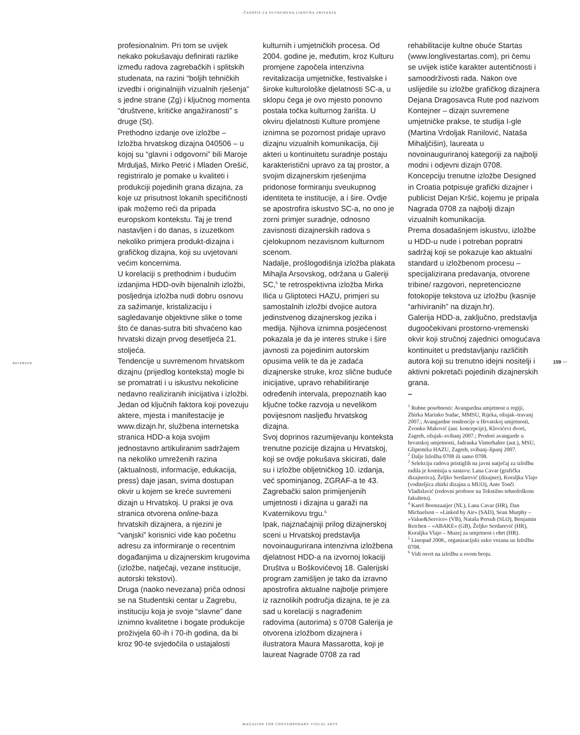ČASOPIS ZA SUVREMENA LIKOVNA ZBIVANJA
RECENZIJE
profesionalnim. Pri tom se uvijek nekako pokušavaju definirati razlike između radova zagrebačkih i splitskih studenata, na razini “boljih tehničkih izvedbi i originalnijih vizualnih rješenja” s jedne strane (Zg) i ključnog momenta “društvene, kritičke angažiranosti” s druge (St).
Prethodno izdanje ove izložbe – Izložba hrvatskog dizajna 040506 – u kojoj su “glavni i odgovorni” bili Maroje Mrduljaš, Mirko Petrić i Mladen Orešić, registriralo je pomake u kvaliteti i produkciji pojedinih grana dizajna, za koje uz prisutnost lokanih specifičnosti ipak možemo reći da pripada europskom kontekstu. Taj je trend nastavljen i do danas, s izuzetkom nekoliko primjera produkt-dizajna i grafičkog dizajna, koji su uvjetovani većim koncernima.
U korelaciji s prethodnim i budućim izdanjima HDD-ovih bijenalnih izložbi, posljednja izložba nudi dobru osnovu za sažimanje, kristalizaciju i sagledavanje objektivne slike o tome što će danas-sutra biti shvaćeno kao hrvatski dizajn prvog desetljeća 21. stoljeća.
Tendencije u suvremenom hrvatskom dizajnu (prijedlog konteksta) mogle bi se promatrati i u iskustvu nekolicine nedavno realiziranih inicijativa i izložbi. Jedan od ključnih faktora koji povezuju aktere, mjesta i manifestacije je www.dizajn.hr, službena internetska stranica HDD-a koja svojim jednostavno artikuliranim sadržajem na nekoliko umreženih razina (aktualnosti, informacije, edukacija, press) daje jasan, svima dostupan okvir u kojem se kreće suvremeni dizajn u Hrvatskoj. U praksi je ova stranica otvorena online-baza hrvatskih dizajnera, a njezini je “vanjski” korisnici vide kao početnu adresu za informiranje o recentnim događanjima u dizajnerskim krugovima (izložbe, natječaji, vezane institucije, autorski tekstovi).
Druga (naoko nevezana) priča odnosi se na Studentski centar u Zagrebu, instituciju koja je svoje “slavne” dane iznimno kvalitetne i bogate produkcije proživjela 60-ih i 70-ih godina, da bi kroz 90-te svjedočila o ustajalosti
kulturnih i umjetničkih procesa. Od 2004. godine je, međutim, kroz Kulturu promjene započela intenzivna revitalizacija umjetničke, festivalske i široke kulturološke djelatnosti SC-a, u sklopu čega je ovo mjesto ponovno postala točka kulturnog žarišta. U okviru djelatnosti Kulture promjene iznimna se pozornost pridaje upravo dizajnu vizualnih komunikacija, čiji akteri u kontinuitetu suradnje postaju karakteristični upravo za taj prostor, a svojim dizajnerskim rješenjima pridonose formiranju sveukupnog identiteta te institucije, a i šire. Ovdje se apostrofira iskustvo SC-a, no ono je zorni primjer suradnje, odnosno zavisnosti dizajnerskih radova s cjelokupnom nezavisnom kulturnom scenom.
Nadalje, prošlogodišnja izložba plakata Mihajla Arsovskog, održana u Galeriji SC,<sup>5</sup> te retrospektivna izložba Mirka Ilića u Gliptoteci HAZU, primjeri su samostalnih izložbi dvojice autora jedinstvenog dizajnerskog jezika i medija. Njihova iznimna posjećenost pokazala je da je interes struke i šire javnosti za pojedinim autorskim opusima velik te da je zadaća dizajnerske struke, kroz slične buduće inicijative, upravo rehabilitiranje određenih intervala, prepoznatih kao ključne točke razvoja u nevelikom povijesnom nasljeđu hrvatskog dizajna.
Svoj doprinos razumijevanju konteksta trenutne pozicije dizajna u Hrvatskoj, koji se ovdje pokušava skicirati, dale su i izložbe obljetničkog 10. izdanja, već spominjanog, ZGRAF-a te 43. Zagrebački salon primijenjenih umjetnosti i dizajna u garaži na Kvaternikovu trgu.<sup>6</sup>
Ipak, najznačajniji prilog dizajnerskoj sceni u Hrvatskoj predstavlja novoinaugurirana intenzivna izložbena djelatnost HDD-a na izvornoj lokaciji Društva u Boškovićevoj 18. Galerijski program zamišljen je tako da izravno apostrofira aktualne najbolje primjere iz raznolikih područja dizajna, te je za sad u korelaciji s nagrađenim radovima (autorima) s 0708 Galerija je otvorena izložbom dizajnera i ilustratora Maura Massarotta, koji je laureat Nagrade 0708 za rad
rehabilitacije kultne obuće Startas (www.longlivestartas.com), pri čemu se uvijek ističe karakter autentičnosti i samoodrživosti rada. Nakon ove uslijedile su izložbe grafičkog dizajnera Dejana Dragosavca Rute pod nazivom Kontejner – dizajn suvremene umjetničke prakse, te studija I-gle (Martina Vrdoljak Ranilović, Nataša Mihaljčišin), laureata u novoinauguriranoj kategoriji za najbolji modni i odjevni dizajn 0708. Koncepciju trenutne izložbe Designed in Croatia potpisuje grafički dizajner i publicist Dejan Kršić, kojemu je pripala Nagrada 0708 za najbolji dizajn vizualnih komunikacija.
Prema dosadašnjem iskustvu, izložbe u HDD-u nude i potreban popratni sadržaj koji se pokazuje kao aktualni standard u izložbenom procesu – specijalizirana predavanja, otvorene tribine/ razgovori, nepretenciozne fotokopije tekstova uz izložbu (kasnije “arhiviranih” na dizajn.hr).
Galerija HDD-a, zaključno, predstavlja dugoočekivani prostorno-vremenski okvir koji stručnoj zajednici omogućava kontinuitet u predstavljanju različitih autora koji su trenutno idejni nositelji i aktivni pokretači pojedinih dizajnerskih grana.
–
<sup>1</sup> Rubne posebnosti: Avangardna umjetnost u regiji, Zbirka Marinko Sudac, MMSU, Rijeka, ožujak–travanj 2007.; Avangardne tendencije u Hrvatskoj umjetnosti, Zvonko Maković (aut. koncepcije), Klovićevi dvori, Zagreb, ožujak–svibanj 2007.; Prodori avangarde u hrvatskoj umjetnosti, Jadranka Vinterhalter (aut.), MSU, Gliptoteka HAZU, Zagreb, svibanj–lipanj 2007.
<sup>2</sup> Dalje Izložba 0708 ili samo 0708.
<sup>3</sup> Selekciju radova pristiglih na javni natječaj za izložbu radila je komisija u sastavu: Lana Cavar (grafička dizajnerica), Željko Serdarević (dizajner), Koraljka Vlajo (voditeljica zbirki dizajna u MUO), Ante Tonči Vladislavić (redovni profesor na Tekstilno tehnološkom fakultetu).
<sup>4</sup> Karel Boonzaaijer (NL), Lana Cavar (HR), Dan Michaelson – »Linked by Air« (SAD), Sean Murphy – »Value&Service« (VB), Nataša Persuh (SLO), Benjamin Reichen – »ABAKE« (GB), Željko Serdarević (HR), Koraljka Vlajo – Muzej za umjetnost i obrt (HR).
<sup>5</sup> Listopad 2008., organizacijski usko vezana uz Izložbu 0708.
<sup>6</sup> Vidi osvrt na izložbu u ovom broju.
159 ···
MAGAZINE FOR CONTEMPORARY VISUAL ARTS